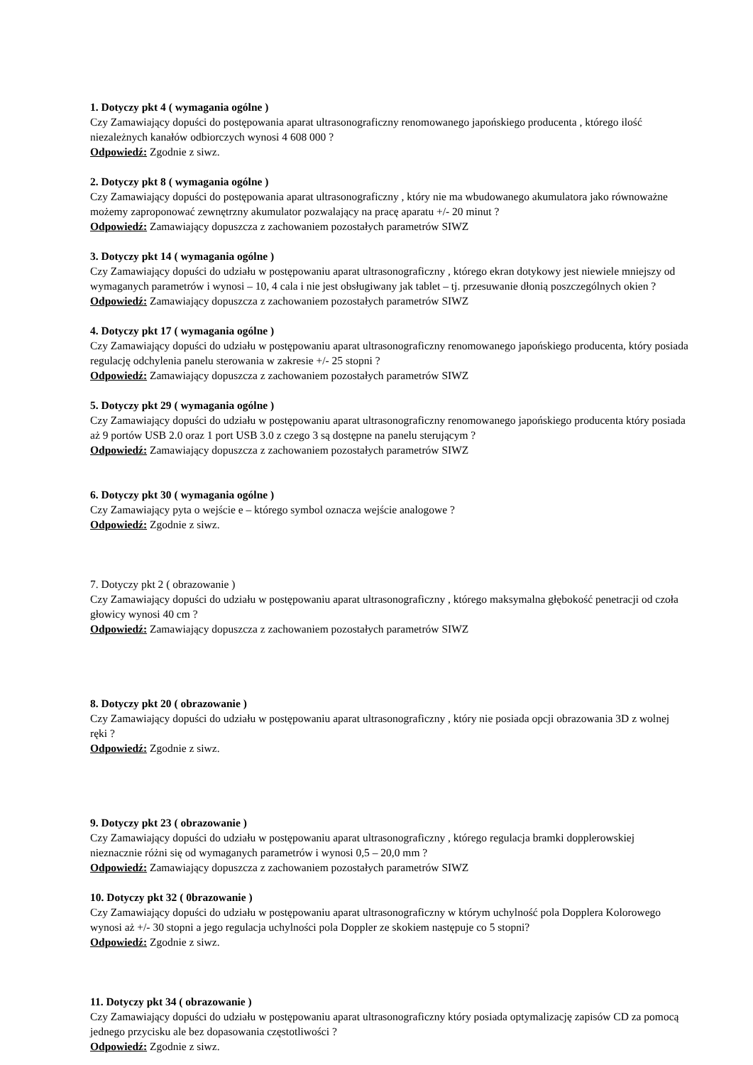1. Dotyczy pkt 4 ( wymagania ogólne )
Czy Zamawiający dopuści do postępowania aparat ultrasonograficzny renomowanego japońskiego producenta , którego ilość niezależnych kanałów odbiorczych wynosi 4 608 000 ?
Odpowiedź: Zgodnie z siwz.
2. Dotyczy pkt 8 ( wymagania ogólne )
Czy Zamawiający dopuści do postępowania aparat ultrasonograficzny , który nie ma wbudowanego akumulatora jako równoważne możemy zaproponować zewnętrzny akumulator pozwalający na pracę aparatu +/- 20 minut ?
Odpowiedź: Zamawiający dopuszcza z zachowaniem pozostałych parametrów SIWZ
3. Dotyczy pkt 14 ( wymagania ogólne )
Czy Zamawiający dopuści do udziału w postępowaniu aparat ultrasonograficzny , którego ekran dotykowy jest niewiele mniejszy od wymaganych parametrów i wynosi – 10, 4 cala i nie jest obsługiwany jak tablet – tj. przesuwanie dłonią poszczególnych okien ?
Odpowiedź: Zamawiający dopuszcza z zachowaniem pozostałych parametrów SIWZ
4. Dotyczy pkt 17 ( wymagania ogólne )
Czy Zamawiający dopuści do udziału w postępowaniu aparat ultrasonograficzny renomowanego japońskiego producenta, który posiada regulację odchylenia panelu sterowania w zakresie +/- 25 stopni ?
Odpowiedź: Zamawiający dopuszcza z zachowaniem pozostałych parametrów SIWZ
5. Dotyczy pkt 29 ( wymagania ogólne )
Czy Zamawiający dopuści do udziału w postępowaniu aparat ultrasonograficzny renomowanego japońskiego producenta który posiada aż 9 portów USB 2.0 oraz 1 port USB 3.0 z czego 3 są dostępne na panelu sterującym ?
Odpowiedź: Zamawiający dopuszcza z zachowaniem pozostałych parametrów SIWZ
6. Dotyczy pkt 30 ( wymagania ogólne )
Czy Zamawiający pyta o wejście e – którego symbol oznacza wejście analogowe ?
Odpowiedź: Zgodnie z siwz.
7. Dotyczy pkt 2 ( obrazowanie )
Czy Zamawiający dopuści do udziału w postępowaniu aparat ultrasonograficzny , którego maksymalna głębokość penetracji od czoła głowicy wynosi 40 cm ?
Odpowiedź: Zamawiający dopuszcza z zachowaniem pozostałych parametrów SIWZ
8. Dotyczy pkt 20 ( obrazowanie )
Czy Zamawiający dopuści do udziału w postępowaniu aparat ultrasonograficzny , który nie posiada opcji obrazowania 3D z wolnej ręki ?
Odpowiedź: Zgodnie z siwz.
9. Dotyczy pkt 23 ( obrazowanie )
Czy Zamawiający dopuści do udziału w postępowaniu aparat ultrasonograficzny , którego regulacja bramki dopplerowskiej nieznacznie różni się od wymaganych parametrów i wynosi 0,5 – 20,0 mm ?
Odpowiedź: Zamawiający dopuszcza z zachowaniem pozostałych parametrów SIWZ
10. Dotyczy pkt 32 ( 0brazowanie )
Czy Zamawiający dopuści do udziału w postępowaniu aparat ultrasonograficzny w którym uchylność pola Dopplera Kolorowego wynosi aż +/- 30 stopni a jego regulacja uchylności pola Doppler ze skokiem następuje co 5 stopni?
Odpowiedź: Zgodnie z siwz.
11. Dotyczy pkt 34 ( obrazowanie )
Czy Zamawiający dopuści do udziału w postępowaniu aparat ultrasonograficzny który posiada optymalizację zapisów CD za pomocą jednego przycisku ale bez dopasowania częstotliwości ?
Odpowiedź: Zgodnie z siwz.